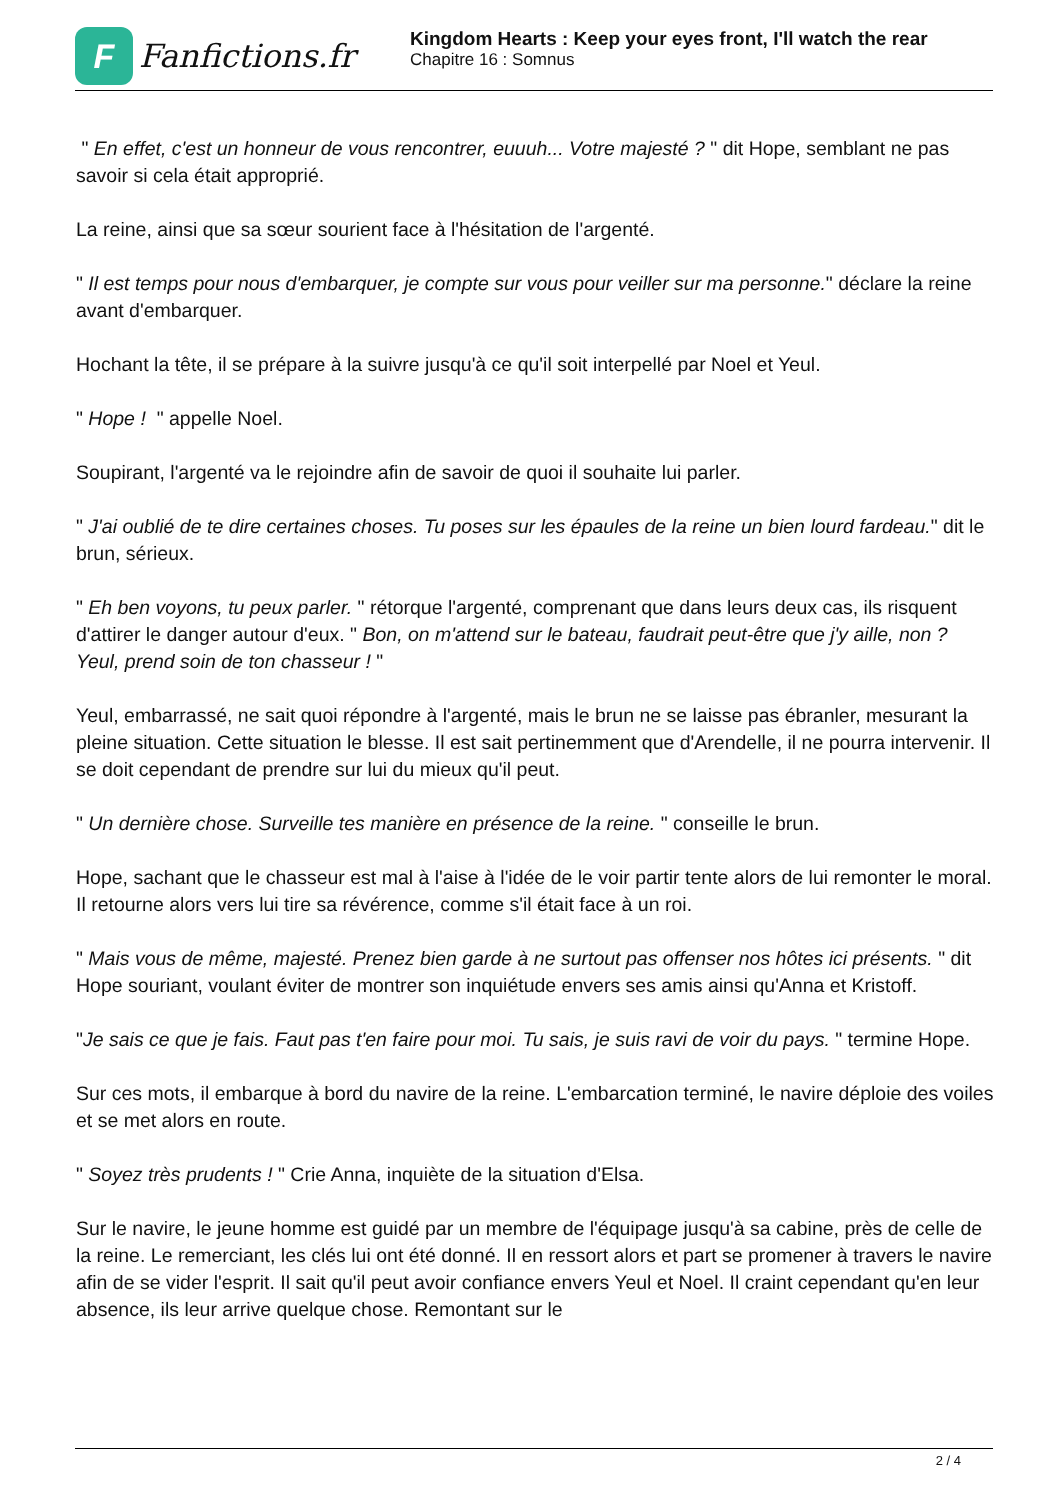F
Fanfictions.fr
Kingdom Hearts : Keep your eyes front, I'll watch the rear
Chapitre 16 : Somnus
" En effet, c'est un honneur de vous rencontrer, euuuh... Votre majesté ? " dit Hope, semblant ne pas savoir si cela était approprié.
La reine, ainsi que sa sœur sourient face à l'hésitation de l'argenté.
" Il est temps pour nous d'embarquer, je compte sur vous pour veiller sur ma personne." déclare la reine avant d'embarquer.
Hochant la tête, il se prépare à la suivre jusqu'à ce qu'il soit interpellé par Noel et Yeul.
" Hope ! " appelle Noel.
Soupirant, l'argenté va le rejoindre afin de savoir de quoi il souhaite lui parler.
" J'ai oublié de te dire certaines choses. Tu poses sur les épaules de la reine un bien lourd fardeau." dit le brun, sérieux.
" Eh ben voyons, tu peux parler. " rétorque l'argenté, comprenant que dans leurs deux cas, ils risquent d'attirer le danger autour d'eux. " Bon, on m'attend sur le bateau, faudrait peut-être que j'y aille, non ? Yeul, prend soin de ton chasseur ! "
Yeul, embarrassé, ne sait quoi répondre à l'argenté, mais le brun ne se laisse pas ébranler, mesurant la pleine situation. Cette situation le blesse. Il est sait pertinemment que d'Arendelle, il ne pourra intervenir. Il se doit cependant de prendre sur lui du mieux qu'il peut.
" Un dernière chose. Surveille tes manière en présence de la reine. " conseille le brun.
Hope, sachant que le chasseur est mal à l'aise à l'idée de le voir partir tente alors de lui remonter le moral. Il retourne alors vers lui tire sa révérence, comme s'il était face à un roi.
" Mais vous de même, majesté. Prenez bien garde à ne surtout pas offenser nos hôtes ici présents. " dit Hope souriant, voulant éviter de montrer son inquiétude envers ses amis ainsi qu'Anna et Kristoff.
"Je sais ce que je fais. Faut pas t'en faire pour moi. Tu sais, je suis ravi de voir du pays. " termine Hope.
Sur ces mots, il embarque à bord du navire de la reine. L'embarcation terminé, le navire déploie des voiles et se met alors en route.
" Soyez très prudents ! " Crie Anna, inquiète de la situation d'Elsa.
Sur le navire, le jeune homme est guidé par un membre de l'équipage jusqu'à sa cabine, près de celle de la reine. Le remerciant, les clés lui ont été donné. Il en ressort alors et part se promener à travers le navire afin de se vider l'esprit. Il sait qu'il peut avoir confiance envers Yeul et Noel. Il craint cependant qu'en leur absence, ils leur arrive quelque chose. Remontant sur le
2 / 4